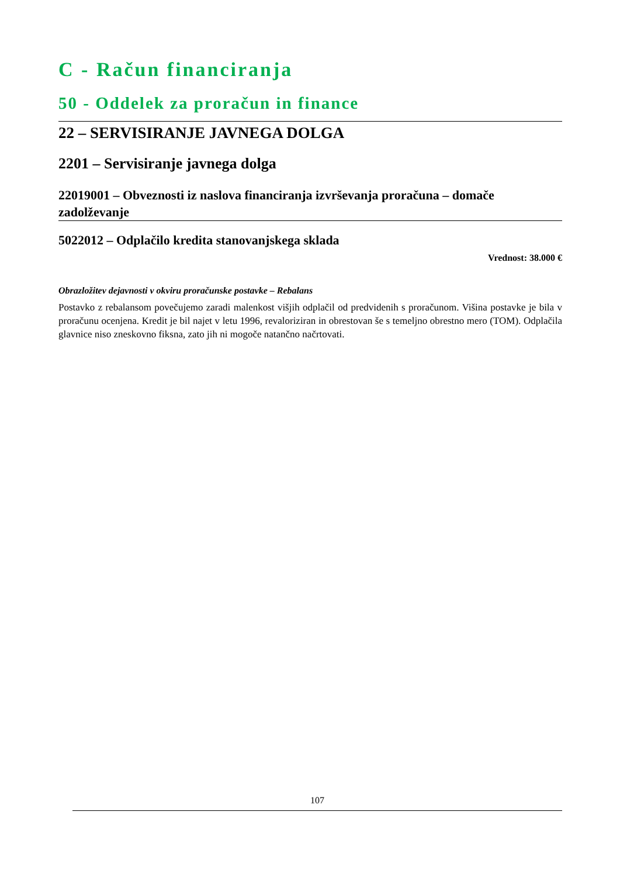C - Račun financiranja
50 - Oddelek za proračun in finance
22 – SERVISIRANJE JAVNEGA DOLGA
2201 – Servisiranje javnega dolga
22019001 – Obveznosti iz naslova financiranja izvrševanja proračuna – domače zadolževanje
5022012 – Odplačilo kredita stanovanjskega sklada
Vrednost: 38.000 €
Obrazložitev dejavnosti v okviru proračunske postavke – Rebalans
Postavko z rebalansom povečujemo zaradi malenkost višjih odplačil od predvidenih s proračunom. Višina postavke je bila v proračunu ocenjena. Kredit je bil najet v letu 1996, revaloriziran in obrestovan še s temeljno obrestno mero (TOM). Odplačila glavnice niso zneskovno fiksna, zato jih ni mogoče natančno načrtovati.
107